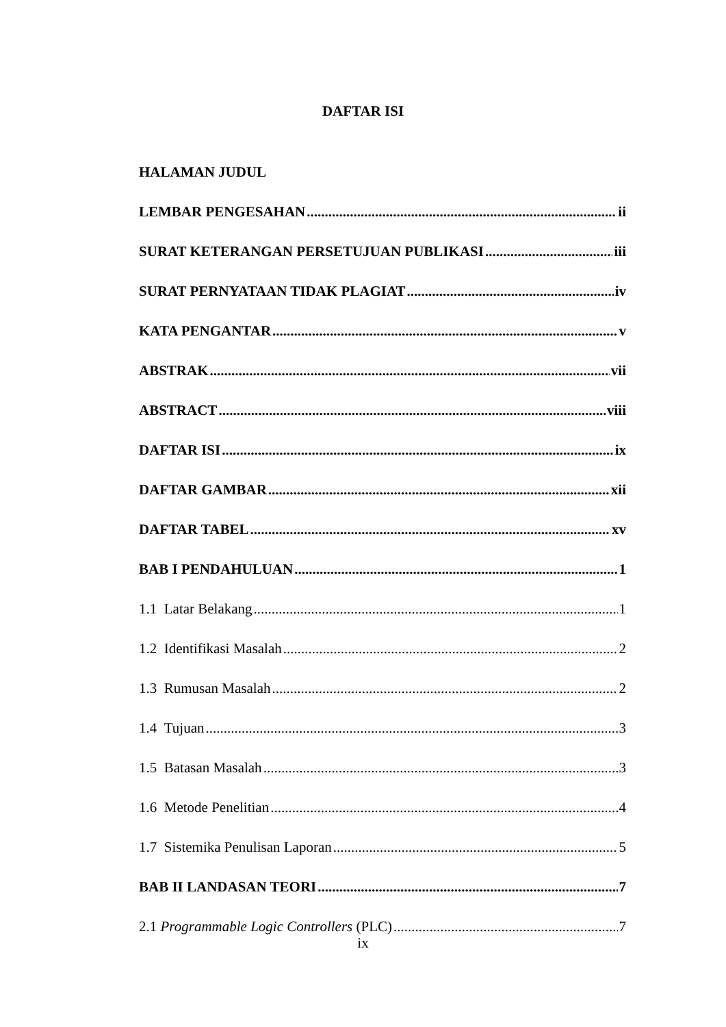DAFTAR ISI
HALAMAN JUDUL
LEMBAR PENGESAHAN ii
SURAT KETERANGAN PERSETUJUAN PUBLIKASI iii
SURAT PERNYATAAN TIDAK PLAGIAT iv
KATA PENGANTAR v
ABSTRAK vii
ABSTRACT viii
DAFTAR ISI ix
DAFTAR GAMBAR xii
DAFTAR TABEL xv
BAB I PENDAHULUAN 1
1.1 Latar Belakang 1
1.2 Identifikasi Masalah 2
1.3 Rumusan Masalah 2
1.4 Tujuan 3
1.5 Batasan Masalah 3
1.6 Metode Penelitian 4
1.7 Sistemika Penulisan Laporan 5
BAB II LANDASAN TEORI 7
2.1 Programmable Logic Controllers (PLC) 7
ix